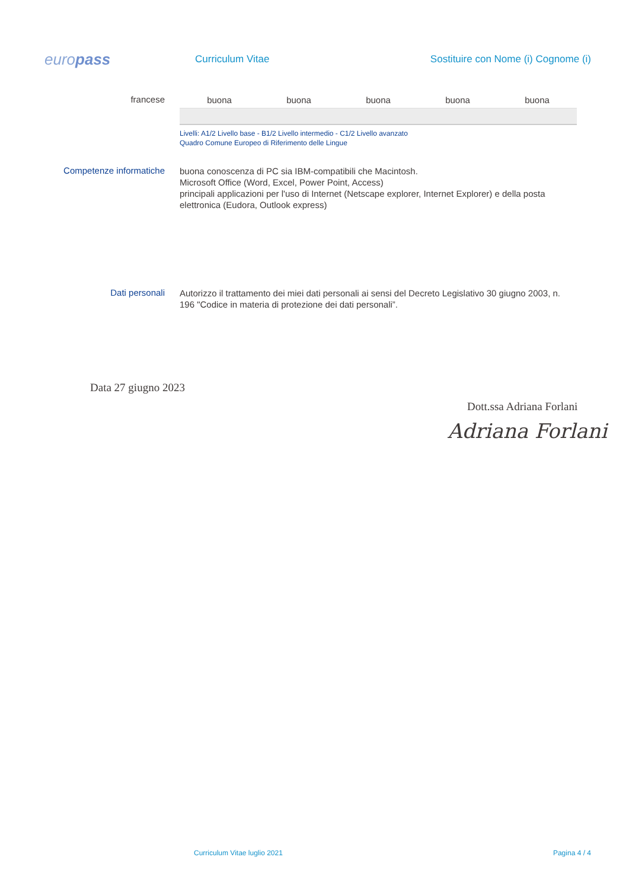europass
Curriculum Vitae
Sostituire con Nome (i) Cognome (i)
francese
| buona | buona | buona | buona | buona |
Livelli: A1/2 Livello base - B1/2 Livello intermedio - C1/2 Livello avanzato
Quadro Comune Europeo di Riferimento delle Lingue
Competenze informatiche
buona conoscenza di PC sia IBM-compatibili che Macintosh.
Microsoft Office (Word, Excel, Power Point, Access)
principali applicazioni per l'uso di Internet (Netscape explorer, Internet Explorer) e della posta elettronica (Eudora, Outlook express)
Dati personali
Autorizzo il trattamento dei miei dati personali ai sensi del Decreto Legislativo 30 giugno 2003, n. 196 "Codice in materia di protezione dei dati personali”.
Data 27 giugno 2023
Dott.ssa Adriana Forlani
Adriana Forlani
Curriculum Vitae luglio 2021 Pagina 4 / 4